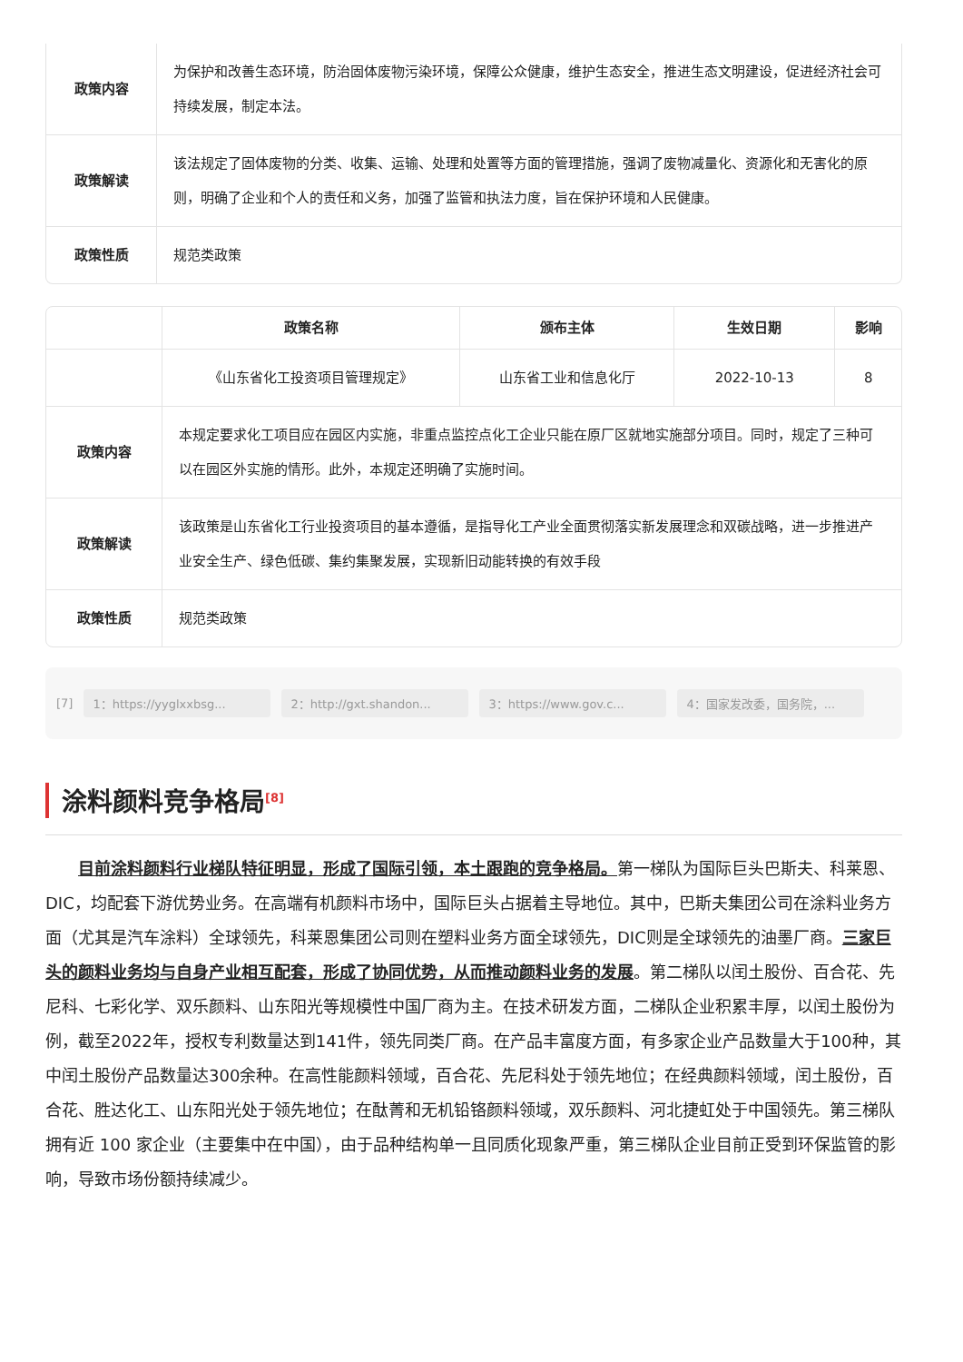| 政策内容 | 为保护和改善生态环境，防治固体废物污染环境，保障公众健康，维护生态安全，推进生态文明建设，促进经济社会可持续发展，制定本法。 |
| 政策解读 | 该法规定了固体废物的分类、收集、运输、处理和处置等方面的管理措施，强调了废物减量化、资源化和无害化的原则，明确了企业和个人的责任和义务，加强了监管和执法力度，旨在保护环境和人民健康。 |
| 政策性质 | 规范类政策 |
| | 政策名称 | 颁布主体 | 生效日期 | 影响 |
| --- | --- | --- | --- | --- |
| | 《山东省化工投资项目管理规定》 | 山东省工业和信息化厅 | 2022-10-13 | 8 |
| 政策内容 | 本规定要求化工项目应在园区内实施，非重点监控点化工企业只能在原厂区就地实施部分项目。同时，规定了三种可以在园区外实施的情形。此外，本规定还明确了实施时间。 | | | |
| 政策解读 | 该政策是山东省化工行业投资项目的基本遵循，是指导化工产业全面贯彻落实新发展理念和双碳战略，进一步推进产业安全生产、绿色低碳、集约集聚发展，实现新旧动能转换的有效手段 | | | |
| 政策性质 | 规范类政策 | | | |
[7] 1：https://yyglxxbsg... 2：http://gxt.shandon... 3：https://www.gov.c... 4：国家发改委，国务院，...
涂料颜料竞争格局<sup>[8]</sup>
目前涂料颜料行业梯队特征明显，形成了国际引领，本土跟跑的竞争格局。第一梯队为国际巨头巴斯夫、科莱恩、DIC，均配套下游优势业务。在高端有机颜料市场中，国际巨头占据着主导地位。其中，巴斯夫集团公司在涂料业务方面（尤其是汽车涂料）全球领先，科莱恩集团公司则在塑料业务方面全球领先，DIC则是全球领先的油墨厂商。三家巨头的颜料业务均与自身产业相互配套，形成了协同优势，从而推动颜料业务的发展。第二梯队以闰土股份、百合花、先尼科、七彩化学、双乐颜料、山东阳光等规模性中国厂商为主。在技术研发方面，二梯队企业积累丰厚，以闰土股份为例，截至2022年，授权专利数量达到141件，领先同类厂商。在产品丰富度方面，有多家企业产品数量大于100种，其中闰土股份产品数量达300余种。在高性能颜料领域，百合花、先尼科处于领先地位；在经典颜料领域，闰土股份，百合花、胜达化工、山东阳光处于领先地位；在酞菁和无机铅铬颜料领域，双乐颜料、河北捷虹处于中国领先。第三梯队拥有近 100 家企业（主要集中在中国），由于品种结构单一且同质化现象严重，第三梯队企业目前正受到环保监管的影响，导致市场份额持续减少。